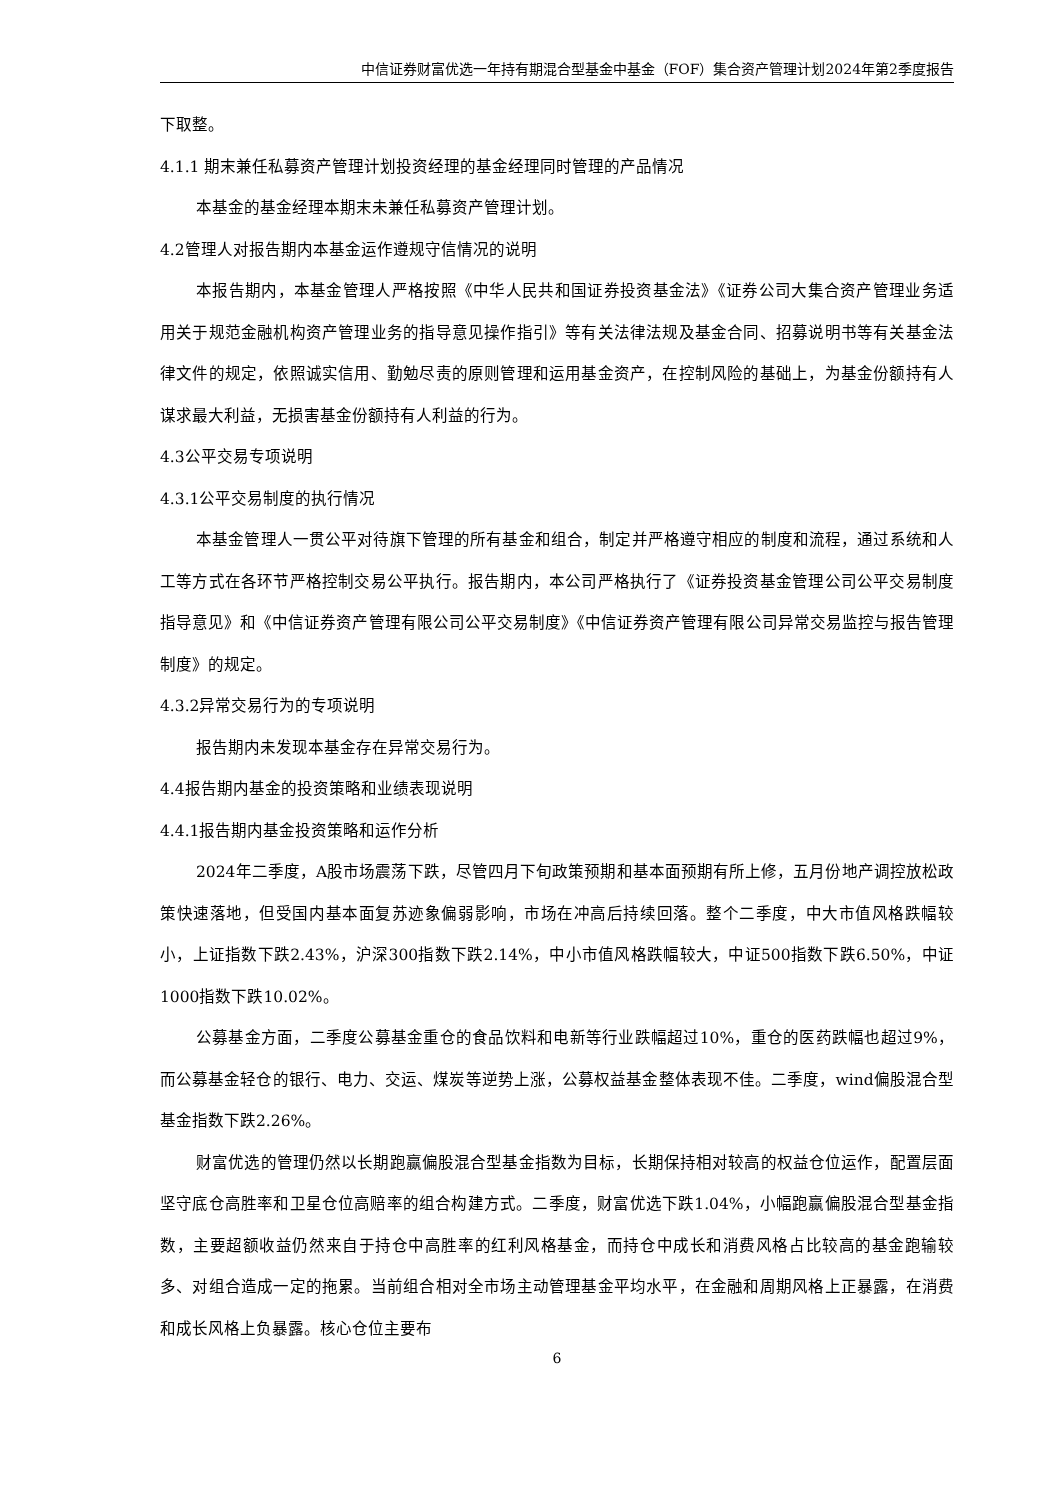中信证券财富优选一年持有期混合型基金中基金（FOF）集合资产管理计划2024年第2季度报告
下取整。
4.1.1 期末兼任私募资产管理计划投资经理的基金经理同时管理的产品情况
本基金的基金经理本期末未兼任私募资产管理计划。
4.2管理人对报告期内本基金运作遵规守信情况的说明
本报告期内，本基金管理人严格按照《中华人民共和国证券投资基金法》《证券公司大集合资产管理业务适用关于规范金融机构资产管理业务的指导意见操作指引》等有关法律法规及基金合同、招募说明书等有关基金法律文件的规定，依照诚实信用、勤勉尽责的原则管理和运用基金资产，在控制风险的基础上，为基金份额持有人谋求最大利益，无损害基金份额持有人利益的行为。
4.3公平交易专项说明
4.3.1公平交易制度的执行情况
本基金管理人一贯公平对待旗下管理的所有基金和组合，制定并严格遵守相应的制度和流程，通过系统和人工等方式在各环节严格控制交易公平执行。报告期内，本公司严格执行了《证券投资基金管理公司公平交易制度指导意见》和《中信证券资产管理有限公司公平交易制度》《中信证券资产管理有限公司异常交易监控与报告管理制度》的规定。
4.3.2异常交易行为的专项说明
报告期内未发现本基金存在异常交易行为。
4.4报告期内基金的投资策略和业绩表现说明
4.4.1报告期内基金投资策略和运作分析
2024年二季度，A股市场震荡下跌，尽管四月下旬政策预期和基本面预期有所上修，五月份地产调控放松政策快速落地，但受国内基本面复苏迹象偏弱影响，市场在冲高后持续回落。整个二季度，中大市值风格跌幅较小，上证指数下跌2.43%，沪深300指数下跌2.14%，中小市值风格跌幅较大，中证500指数下跌6.50%，中证1000指数下跌10.02%。
公募基金方面，二季度公募基金重仓的食品饮料和电新等行业跌幅超过10%，重仓的医药跌幅也超过9%，而公募基金轻仓的银行、电力、交运、煤炭等逆势上涨，公募权益基金整体表现不佳。二季度，wind偏股混合型基金指数下跌2.26%。
财富优选的管理仍然以长期跑赢偏股混合型基金指数为目标，长期保持相对较高的权益仓位运作，配置层面坚守底仓高胜率和卫星仓位高赔率的组合构建方式。二季度，财富优选下跌1.04%，小幅跑赢偏股混合型基金指数，主要超额收益仍然来自于持仓中高胜率的红利风格基金，而持仓中成长和消费风格占比较高的基金跑输较多、对组合造成一定的拖累。当前组合相对全市场主动管理基金平均水平，在金融和周期风格上正暴露，在消费和成长风格上负暴露。核心仓位主要布
6